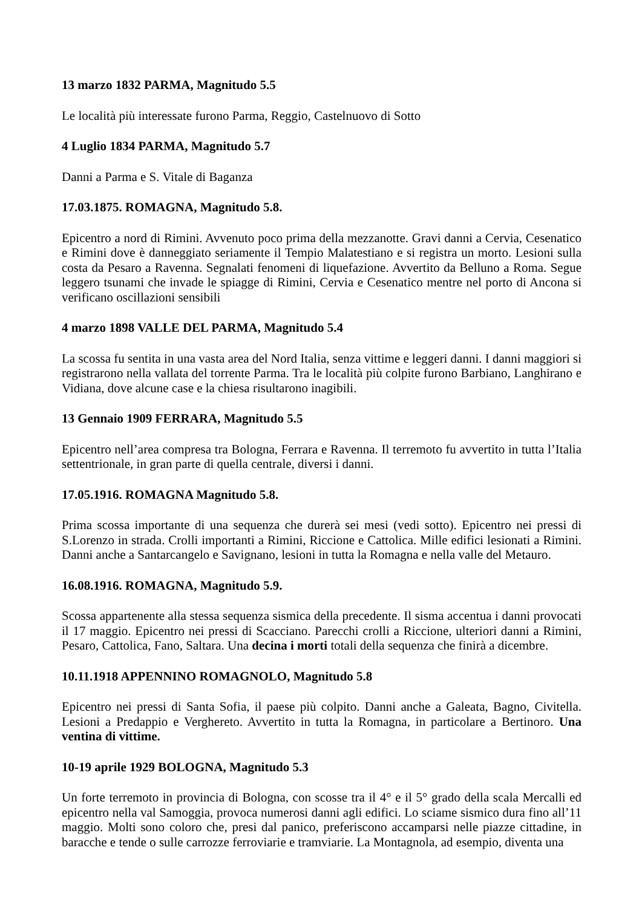13 marzo 1832 PARMA, Magnitudo 5.5
Le località più interessate furono Parma, Reggio, Castelnuovo di Sotto
4 Luglio 1834 PARMA, Magnitudo 5.7
Danni a Parma e S. Vitale di Baganza
17.03.1875. ROMAGNA, Magnitudo 5.8.
Epicentro a nord di Rimini. Avvenuto poco prima della mezzanotte. Gravi danni a Cervia, Cesenatico e Rimini dove è danneggiato seriamente il Tempio Malatestiano e si registra un morto. Lesioni sulla costa da Pesaro a Ravenna. Segnalati fenomeni di liquefazione. Avvertito da Belluno a Roma. Segue leggero tsunami che invade le spiagge di Rimini, Cervia e Cesenatico mentre nel porto di Ancona si verificano oscillazioni sensibili
4 marzo 1898 VALLE DEL PARMA, Magnitudo 5.4
La scossa fu sentita in una vasta area del Nord Italia, senza vittime e leggeri danni. I danni maggiori si registrarono nella vallata del torrente Parma. Tra le località più colpite furono Barbiano, Langhirano e Vidiana, dove alcune case e la chiesa risultarono inagibili.
13 Gennaio 1909 FERRARA, Magnitudo 5.5
Epicentro nell’area compresa tra Bologna, Ferrara e Ravenna. Il terremoto fu avvertito in tutta l’Italia settentrionale, in gran parte di quella centrale, diversi i danni.
17.05.1916. ROMAGNA Magnitudo 5.8.
Prima scossa importante di una sequenza che durerà sei mesi (vedi sotto). Epicentro nei pressi di S.Lorenzo in strada. Crolli importanti a Rimini, Riccione e Cattolica. Mille edifici lesionati a Rimini. Danni anche a Santarcangelo e Savignano, lesioni in tutta la Romagna e nella valle del Metauro.
16.08.1916. ROMAGNA, Magnitudo 5.9.
Scossa appartenente alla stessa sequenza sismica della precedente. Il sisma accentua i danni provocati il 17 maggio. Epicentro nei pressi di Scacciano. Parecchi crolli a Riccione, ulteriori danni a Rimini, Pesaro, Cattolica, Fano, Saltara. Una decina i morti totali della sequenza che finirà a dicembre.
10.11.1918 APPENNINO ROMAGNOLO, Magnitudo 5.8
Epicentro nei pressi di Santa Sofia, il paese più colpito. Danni anche a Galeata, Bagno, Civitella. Lesioni a Predappio e Verghereto. Avvertito in tutta la Romagna, in particolare a Bertinoro. Una ventina di vittime.
10-19 aprile 1929 BOLOGNA, Magnitudo 5.3
Un forte terremoto in provincia di Bologna, con scosse tra il 4° e il 5° grado della scala Mercalli ed epicentro nella val Samoggia, provoca numerosi danni agli edifici. Lo sciame sismico dura fino all’11 maggio. Molti sono coloro che, presi dal panico, preferiscono accamparsi nelle piazze cittadine, in baracche e tende o sulle carrozze ferroviarie e tramviarie. La Montagnola, ad esempio, diventa una